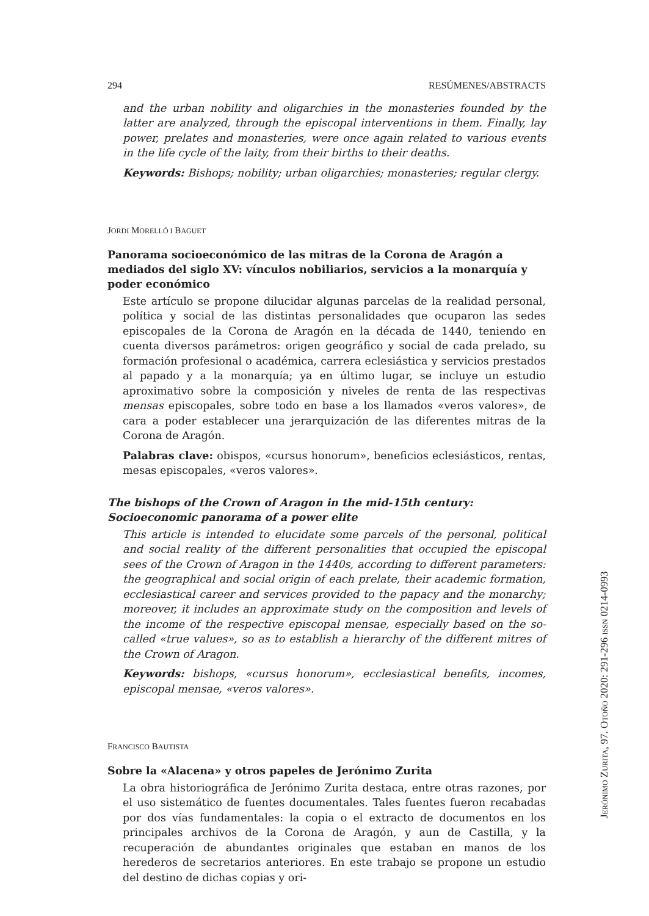294 RESÚMENES/ABSTRACTS
and the urban nobility and oligarchies in the monasteries founded by the latter are analyzed, through the episcopal interventions in them. Finally, lay power, prelates and monasteries, were once again related to various events in the life cycle of the laity, from their births to their deaths.
Keywords: Bishops; nobility; urban oligarchies; monasteries; regular clergy.
JORDI MORELLÓ I BAGUET
Panorama socioeconómico de las mitras de la Corona de Aragón a mediados del siglo XV: vínculos nobiliarios, servicios a la monarquía y poder económico
Este artículo se propone dilucidar algunas parcelas de la realidad personal, política y social de las distintas personalidades que ocuparon las sedes episcopales de la Corona de Aragón en la década de 1440, teniendo en cuenta diversos parámetros: origen geográfico y social de cada prelado, su formación profesional o académica, carrera eclesiástica y servicios prestados al papado y a la monarquía; ya en último lugar, se incluye un estudio aproximativo sobre la composición y niveles de renta de las respectivas mensas episcopales, sobre todo en base a los llamados «veros valores», de cara a poder establecer una jerarquización de las diferentes mitras de la Corona de Aragón.
Palabras clave: obispos, «cursus honorum», beneficios eclesiásticos, rentas, mesas episcopales, «veros valores».
The bishops of the Crown of Aragon in the mid-15th century:
Socioeconomic panorama of a power elite
This article is intended to elucidate some parcels of the personal, political and social reality of the different personalities that occupied the episcopal sees of the Crown of Aragon in the 1440s, according to different parameters: the geographical and social origin of each prelate, their academic formation, ecclesiastical career and services provided to the papacy and the monarchy; moreover, it includes an approximate study on the composition and levels of the income of the respective episcopal mensae, especially based on the so-called «true values», so as to establish a hierarchy of the different mitres of the Crown of Aragon.
Keywords: bishops, «cursus honorum», ecclesiastical benefits, incomes, episcopal mensae, «veros valores».
FRANCISCO BAUTISTA
Sobre la «Alacena» y otros papeles de Jerónimo Zurita
La obra historiográfica de Jerónimo Zurita destaca, entre otras razones, por el uso sistemático de fuentes documentales. Tales fuentes fueron recabadas por dos vías fundamentales: la copia o el extracto de documentos en los principales archivos de la Corona de Aragón, y aun de Castilla, y la recuperación de abundantes originales que estaban en manos de los herederos de secretarios anteriores. En este trabajo se propone un estudio del destino de dichas copias y ori-
JERÓNIMO ZURITA, 97. OTOÑO 2020: 291-296 ISSN 0214-0993